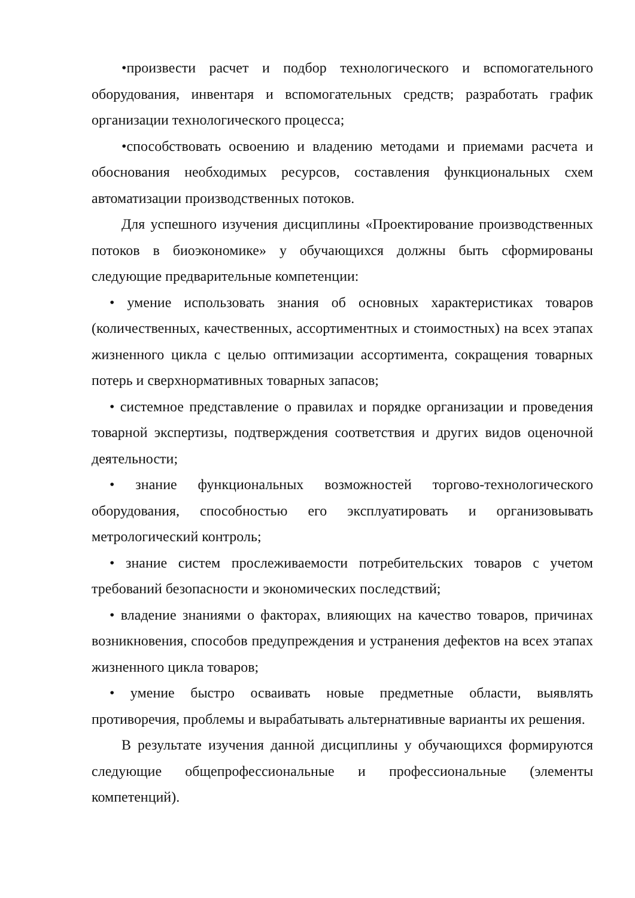•произвести расчет и подбор технологического и вспомогательного оборудования, инвентаря и вспомогательных средств; разработать график организации технологического процесса;
•способствовать освоению и владению методами и приемами расчета и обоснования необходимых ресурсов, составления функциональных схем автоматизации производственных потоков.
Для успешного изучения дисциплины «Проектирование производственных потоков в биоэкономике» у обучающихся должны быть сформированы следующие предварительные компетенции:
• умение использовать знания об основных характеристиках товаров (количественных, качественных, ассортиментных и стоимостных) на всех этапах жизненного цикла с целью оптимизации ассортимента, сокращения товарных потерь и сверхнормативных товарных запасов;
• системное представление о правилах и порядке организации и проведения товарной экспертизы, подтверждения соответствия и других видов оценочной деятельности;
• знание функциональных возможностей торгово-технологического оборудования, способностью его эксплуатировать и организовывать метрологический контроль;
• знание систем прослеживаемости потребительских товаров с учетом требований безопасности и экономических последствий;
• владение знаниями о факторах, влияющих на качество товаров, причинах возникновения, способов предупреждения и устранения дефектов на всех этапах жизненного цикла товаров;
• умение быстро осваивать новые предметные области, выявлять противоречия, проблемы и вырабатывать альтернативные варианты их решения.
В результате изучения данной дисциплины у обучающихся формируются следующие общепрофессиональные и профессиональные (элементы компетенций).